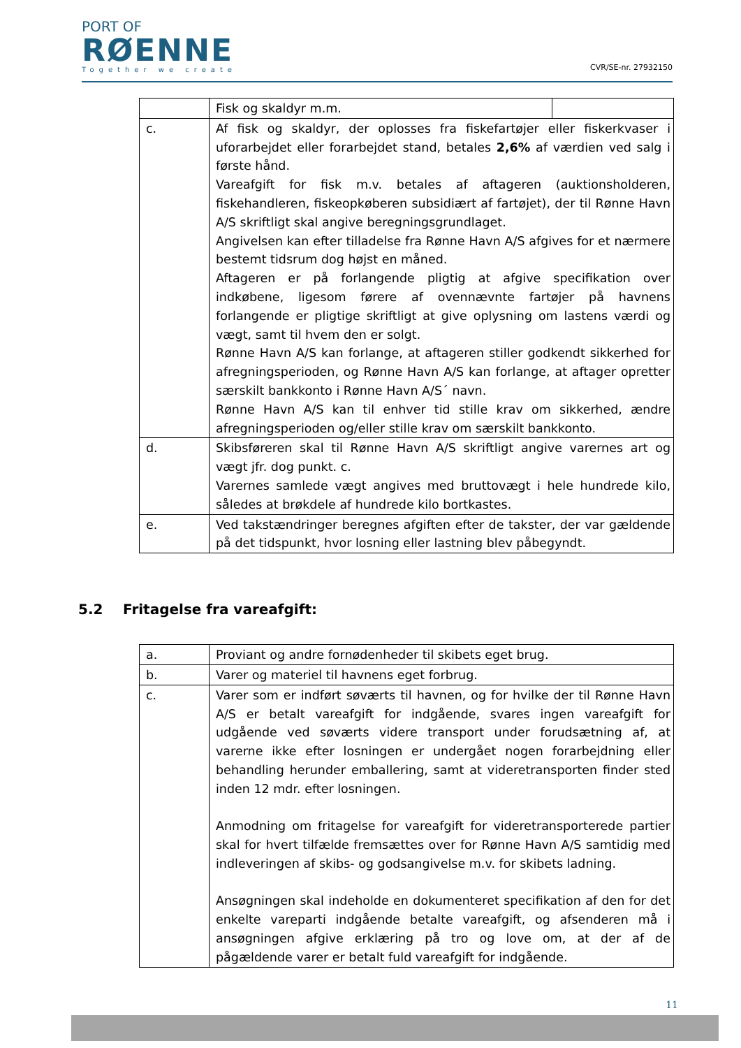PORT OF
RØENNE
Together we create
CVR/SE-nr. 27932150
| | Fisk og skaldyr m.m. | |
| c. | Af fisk og skaldyr, der oplosses fra fiskefartøjer eller fiskerkvaser i uforarbejdet eller forarbejdet stand, betales 2,6% af værdien ved salg i første hånd. Vareafgift for fisk m.v. betales af aftageren (auktionsholderen, fiskehandleren, fiskeopkøberen subsidiært af fartøjet), der til Rønne Havn A/S skriftligt skal angive beregningsgrundlaget. Angivelsen kan efter tilladelse fra Rønne Havn A/S afgives for et nærmere bestemt tidsrum dog højst en måned. Aftageren er på forlangende pligtig at afgive specifikation over indkøbene, ligesom førere af ovennævnte fartøjer på havnens forlangende er pligtige skriftligt at give oplysning om lastens værdi og vægt, samt til hvem den er solgt. Rønne Havn A/S kan forlange, at aftageren stiller godkendt sikkerhed for afregningsperioden, og Rønne Havn A/S kan forlange, at aftager opretter særskilt bankkonto i Rønne Havn A/S´ navn. Rønne Havn A/S kan til enhver tid stille krav om sikkerhed, ændre afregningsperioden og/eller stille krav om særskilt bankkonto. | |
| d. | Skibsføreren skal til Rønne Havn A/S skriftligt angive varernes art og vægt jfr. dog punkt. c. Varernes samlede vægt angives med bruttovægt i hele hundrede kilo, således at brøkdele af hundrede kilo bortkastes. | |
| e. | Ved takstændringer beregnes afgiften efter de takster, der var gældende på det tidspunkt, hvor losning eller lastning blev påbegyndt. | |
5.2 Fritagelse fra vareafgift:
| a. | Proviant og andre fornødenheder til skibets eget brug. |
| b. | Varer og materiel til havnens eget forbrug. |
| c. | Varer som er indført søværts til havnen, og for hvilke der til Rønne Havn A/S er betalt vareafgift for indgående, svares ingen vareafgift for udgående ved søværts videre transport under forudsætning af, at varerne ikke efter losningen er undergået nogen forarbejdning eller behandling herunder emballering, samt at videretransporten finder sted inden 12 mdr. efter losningen. Anmodning om fritagelse for vareafgift for videretransporterede partier skal for hvert tilfælde fremsættes over for Rønne Havn A/S samtidig med indleveringen af skibs- og godsangivelse m.v. for skibets ladning. Ansøgningen skal indeholde en dokumenteret specifikation af den for det enkelte vareparti indgående betalte vareafgift, og afsenderen må i ansøgningen afgive erklæring på tro og love om, at der af de pågældende varer er betalt fuld vareafgift for indgående. |
11